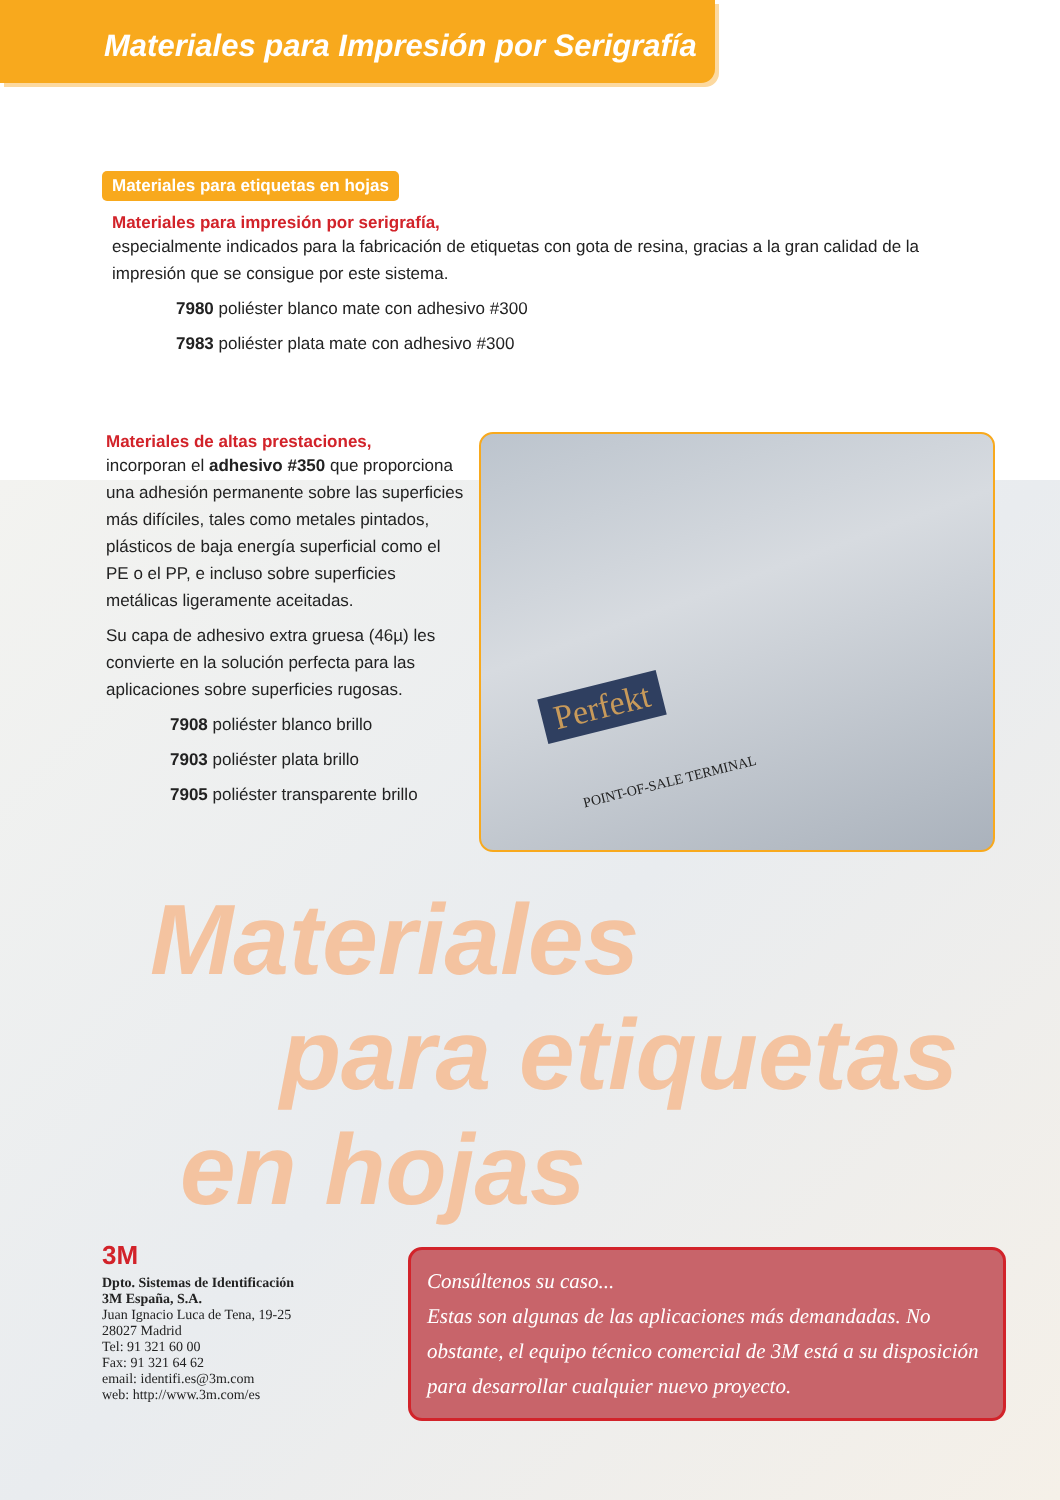Materiales para Impresión por Serigrafía
Materiales para etiquetas en hojas
Materiales para impresión por serigrafía,
especialmente indicados para la fabricación de etiquetas con gota de resina, gracias a la gran calidad de la impresión que se consigue por este sistema.
7980 poliéster blanco mate con adhesivo #300
7983 poliéster plata mate con adhesivo #300
Materiales de altas prestaciones,
incorporan el adhesivo #350 que proporciona una adhesión permanente sobre las superficies más difíciles, tales como metales pintados, plásticos de baja energía superficial como el PE o el PP, e incluso sobre superficies metálicas ligeramente aceitadas.
Su capa de adhesivo extra gruesa (46µ) les convierte en la solución perfecta para las aplicaciones sobre superficies rugosas.
7908 poliéster blanco brillo
7903 poliéster plata brillo
7905 poliéster transparente brillo
Perfekt
POINT-OF-SALE TERMINAL
Materiales
para etiquetas
en hojas
3M
Dpto. Sistemas de Identificación
3M España, S.A.
Juan Ignacio Luca de Tena, 19-25
28027 Madrid
Tel: 91 321 60 00
Fax: 91 321 64 62
email: identifi.es@3m.com
web: http://www.3m.com/es
Consúltenos su caso...
Estas son algunas de las aplicaciones más demandadas. No obstante, el equipo técnico comercial de 3M está a su disposición para desarrollar cualquier nuevo proyecto.